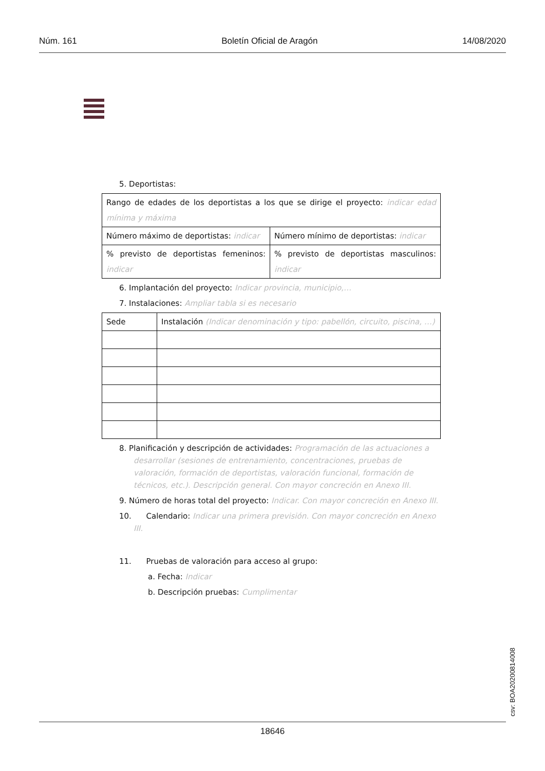Núm. 161 Boletín Oficial de Aragón 14/08/2020
5. Deportistas:
| Rango de edades de los deportistas a los que se dirige el proyecto: indicar edad mínima y máxima | |
| Número máximo de deportistas: indicar | Número mínimo de deportistas: indicar |
| % previsto de deportistas femeninos: indicar | % previsto de deportistas masculinos: indicar |
6. Implantación del proyecto: Indicar provincia, municipio,…
7. Instalaciones: Ampliar tabla si es necesario
| Sede | Instalación (Indicar denominación y tipo: pabellón, circuito, piscina, …) |
8. Planificación y descripción de actividades: Programación de las actuaciones a desarrollar (sesiones de entrenamiento, concentraciones, pruebas de valoración, formación de deportistas, valoración funcional, formación de técnicos, etc.). Descripción general. Con mayor concreción en Anexo III.
9. Número de horas total del proyecto: Indicar. Con mayor concreción en Anexo III.
10. Calendario: Indicar una primera previsión. Con mayor concreción en Anexo III.
11. Pruebas de valoración para acceso al grupo:
a. Fecha: Indicar
b. Descripción pruebas: Cumplimentar
csv: BOA20200814008
18646